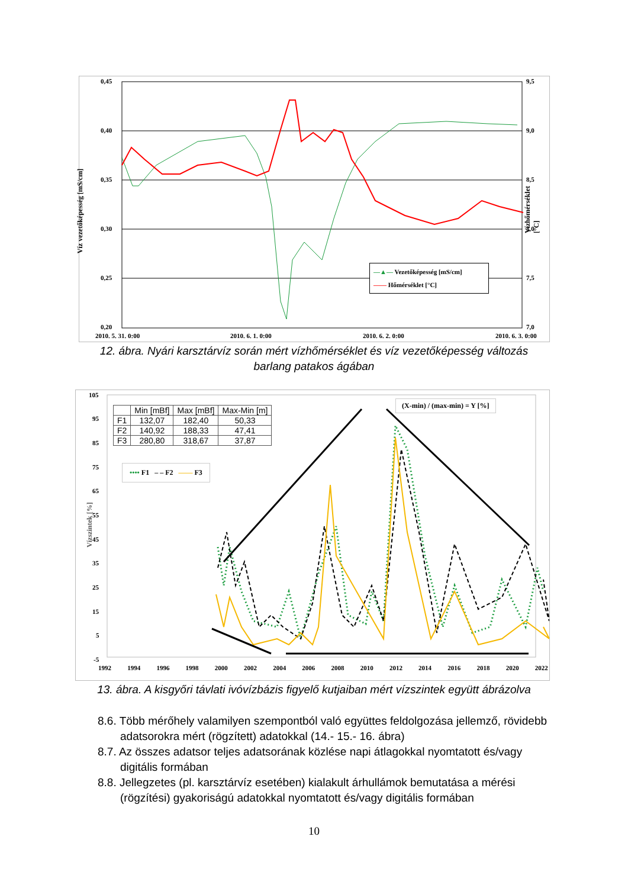0,45
0,40
0,35
0,30
0,25
0,20
9,5
9,0
8,5
8,0
7,5
7,0
2010. 5. 31. 0:00 2010. 6. 1. 0:00 2010. 6. 2. 0:00 2010. 6. 3. 0:00
Víz vezetőképesség [mS/cm]
Vízhőmérséklet [°C]
—▲— Vezetőképesség [mS/cm]
—— Hőmérséklet [°C]
12. ábra. Nyári karsztárvíz során mért vízhőmérséklet és víz vezetőképesség változás
barlang patakos ágában
105
95
85
75
65
55
45
35
25
15
5
-5
1992 1994 1996 1998 2000 2002 2004 2006 2008 2010 2012 2014 2016 2018 2020 2022
Vízszintek [%]
| | Min [mBf] | Max [mBf] | Max-Min [m] |
| --- | --- | --- | --- |
| F1 | 132,07 | 182,40 | 50,33 |
| F2 | 140,92 | 188,33 | 47,41 |
| F3 | 280,80 | 318,67 | 37,87 |
•••• F1 – – F2 —— F3
(X-min) / (max-min) = Y [%]
13. ábra. A kisgyőri távlati ivóvízbázis figyelő kutjaiban mért vízszintek együtt ábrázolva
8.6. Több mérőhely valamilyen szempontból való együttes feldolgozása jellemző, rövidebb adatsorokra mért (rögzített) adatokkal (14.- 15.- 16. ábra)
8.7. Az összes adatsor teljes adatsorának közlése napi átlagokkal nyomtatott és/vagy digitális formában
8.8. Jellegzetes (pl. karsztárvíz esetében) kialakult árhullámok bemutatása a mérési (rögzítési) gyakoriságú adatokkal nyomtatott és/vagy digitális formában
10